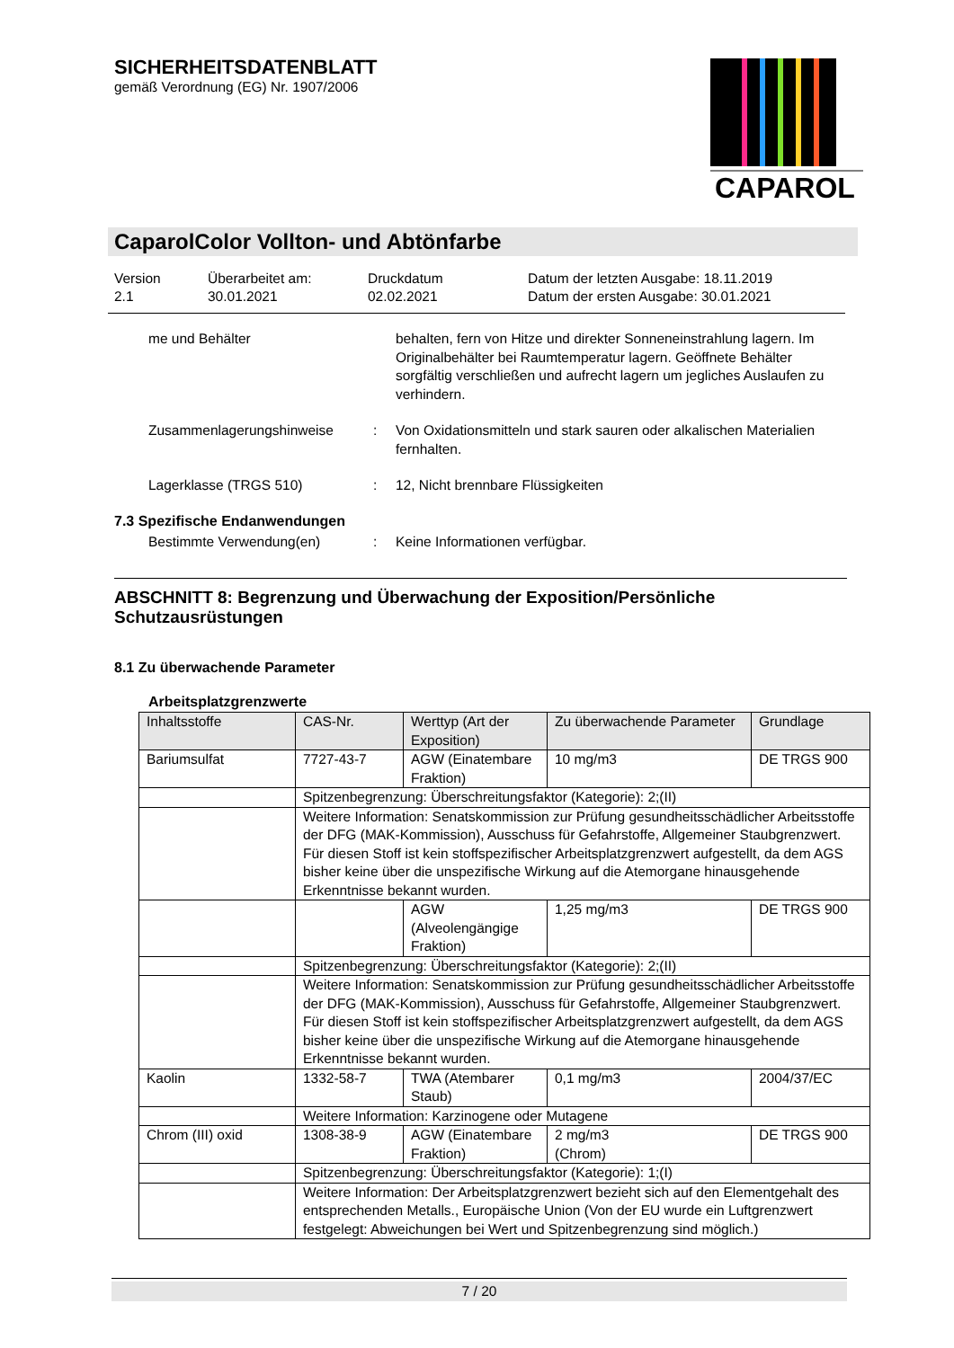SICHERHEITSDATENBLATT
gemäß Verordnung (EG) Nr. 1907/2006
CAPAROL
CaparolColor Vollton- und Abtönfarbe
Version
2.1
Überarbeitet am:
30.01.2021
Druckdatum
02.02.2021
Datum der letzten Ausgabe: 18.11.2019
Datum der ersten Ausgabe: 30.01.2021
me und Behälter behalten, fern von Hitze und direkter Sonneneinstrahlung lagern. Im Originalbehälter bei Raumtemperatur lagern. Geöffnete Behälter sorgfältig verschließen und aufrecht lagern um jegliches Auslaufen zu verhindern.
Zusammenlagerungshinweise : Von Oxidationsmitteln und stark sauren oder alkalischen Materialien fernhalten.
Lagerklasse (TRGS 510) : 12, Nicht brennbare Flüssigkeiten
7.3 Spezifische Endanwendungen
Bestimmte Verwendung(en) : Keine Informationen verfügbar.
ABSCHNITT 8: Begrenzung und Überwachung der Exposition/Persönliche Schutzausrüstungen
8.1 Zu überwachende Parameter
Arbeitsplatzgrenzwerte
| Inhaltsstoffe | CAS-Nr. | Werttyp (Art der Exposition) | Zu überwachende Parameter | Grundlage |
| Bariumsulfat | 7727-43-7 | AGW (Einatembare Fraktion) | 10 mg/m3 | DE TRGS 900 |
| | Spitzenbegrenzung: Überschreitungsfaktor (Kategorie): 2;(II) | | | |
| | Weitere Information: Senatskommission zur Prüfung gesundheitsschädlicher Arbeitsstoffe der DFG (MAK-Kommission), Ausschuss für Gefahrstoffe, Allgemeiner Staubgrenzwert. Für diesen Stoff ist kein stoffspezifischer Arbeitsplatzgrenzwert aufgestellt, da dem AGS bisher keine über die unspezifische Wirkung auf die Atemorgane hinausgehende Erkenntnisse bekannt wurden. | | | |
| | | AGW (Alveolengängige Fraktion) | 1,25 mg/m3 | DE TRGS 900 |
| | Spitzenbegrenzung: Überschreitungsfaktor (Kategorie): 2;(II) | | | |
| | Weitere Information: Senatskommission zur Prüfung gesundheitsschädlicher Arbeitsstoffe der DFG (MAK-Kommission), Ausschuss für Gefahrstoffe, Allgemeiner Staubgrenzwert. Für diesen Stoff ist kein stoffspezifischer Arbeitsplatzgrenzwert aufgestellt, da dem AGS bisher keine über die unspezifische Wirkung auf die Atemorgane hinausgehende Erkenntnisse bekannt wurden. | | | |
| Kaolin | 1332-58-7 | TWA (Atembarer Staub) | 0,1 mg/m3 | 2004/37/EC |
| | Weitere Information: Karzinogene oder Mutagene | | | |
| Chrom (III) oxid | 1308-38-9 | AGW (Einatembare Fraktion) | 2 mg/m3 (Chrom) | DE TRGS 900 |
| | Spitzenbegrenzung: Überschreitungsfaktor (Kategorie): 1;(I) | | | |
| | Weitere Information: Der Arbeitsplatzgrenzwert bezieht sich auf den Elementgehalt des entsprechenden Metalls., Europäische Union (Von der EU wurde ein Luftgrenzwert festgelegt: Abweichungen bei Wert und Spitzenbegrenzung sind möglich.) | | | |
7 / 20